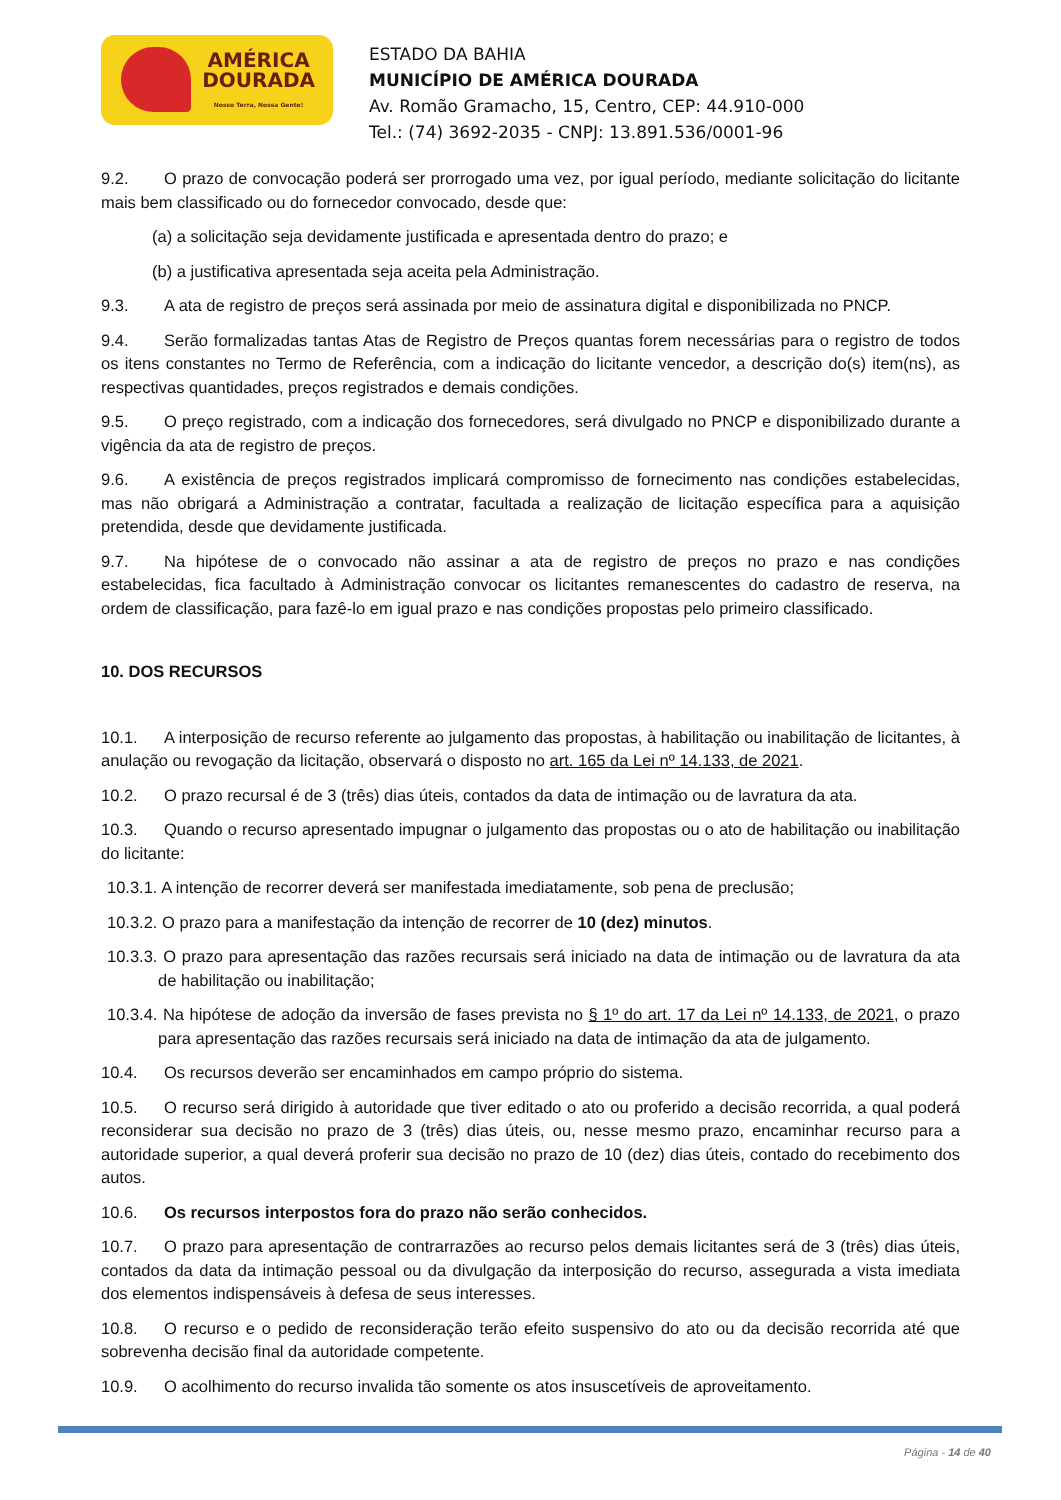AMÉRICA
DOURADA
Nosso Terra, Nossa Gente!
ESTADO DA BAHIA
MUNICÍPIO DE AMÉRICA DOURADA
Av. Romão Gramacho, 15, Centro, CEP: 44.910-000
Tel.: (74) 3692-2035 - CNPJ: 13.891.536/0001-96
9.2. O prazo de convocação poderá ser prorrogado uma vez, por igual período, mediante solicitação do licitante mais bem classificado ou do fornecedor convocado, desde que:
(a) a solicitação seja devidamente justificada e apresentada dentro do prazo; e
(b) a justificativa apresentada seja aceita pela Administração.
9.3. A ata de registro de preços será assinada por meio de assinatura digital e disponibilizada no PNCP.
9.4. Serão formalizadas tantas Atas de Registro de Preços quantas forem necessárias para o registro de todos os itens constantes no Termo de Referência, com a indicação do licitante vencedor, a descrição do(s) item(ns), as respectivas quantidades, preços registrados e demais condições.
9.5. O preço registrado, com a indicação dos fornecedores, será divulgado no PNCP e disponibilizado durante a vigência da ata de registro de preços.
9.6. A existência de preços registrados implicará compromisso de fornecimento nas condições estabelecidas, mas não obrigará a Administração a contratar, facultada a realização de licitação específica para a aquisição pretendida, desde que devidamente justificada.
9.7. Na hipótese de o convocado não assinar a ata de registro de preços no prazo e nas condições estabelecidas, fica facultado à Administração convocar os licitantes remanescentes do cadastro de reserva, na ordem de classificação, para fazê-lo em igual prazo e nas condições propostas pelo primeiro classificado.
10. DOS RECURSOS
10.1. A interposição de recurso referente ao julgamento das propostas, à habilitação ou inabilitação de licitantes, à anulação ou revogação da licitação, observará o disposto no art. 165 da Lei nº 14.133, de 2021.
10.2. O prazo recursal é de 3 (três) dias úteis, contados da data de intimação ou de lavratura da ata.
10.3. Quando o recurso apresentado impugnar o julgamento das propostas ou o ato de habilitação ou inabilitação do licitante:
10.3.1. A intenção de recorrer deverá ser manifestada imediatamente, sob pena de preclusão;
10.3.2. O prazo para a manifestação da intenção de recorrer de 10 (dez) minutos.
10.3.3. O prazo para apresentação das razões recursais será iniciado na data de intimação ou de lavratura da ata de habilitação ou inabilitação;
10.3.4. Na hipótese de adoção da inversão de fases prevista no § 1º do art. 17 da Lei nº 14.133, de 2021, o prazo para apresentação das razões recursais será iniciado na data de intimação da ata de julgamento.
10.4. Os recursos deverão ser encaminhados em campo próprio do sistema.
10.5. O recurso será dirigido à autoridade que tiver editado o ato ou proferido a decisão recorrida, a qual poderá reconsiderar sua decisão no prazo de 3 (três) dias úteis, ou, nesse mesmo prazo, encaminhar recurso para a autoridade superior, a qual deverá proferir sua decisão no prazo de 10 (dez) dias úteis, contado do recebimento dos autos.
10.6. Os recursos interpostos fora do prazo não serão conhecidos.
10.7. O prazo para apresentação de contrarrazões ao recurso pelos demais licitantes será de 3 (três) dias úteis, contados da data da intimação pessoal ou da divulgação da interposição do recurso, assegurada a vista imediata dos elementos indispensáveis à defesa de seus interesses.
10.8. O recurso e o pedido de reconsideração terão efeito suspensivo do ato ou da decisão recorrida até que sobrevenha decisão final da autoridade competente.
10.9. O acolhimento do recurso invalida tão somente os atos insuscetíveis de aproveitamento.
Página - 14 de 40